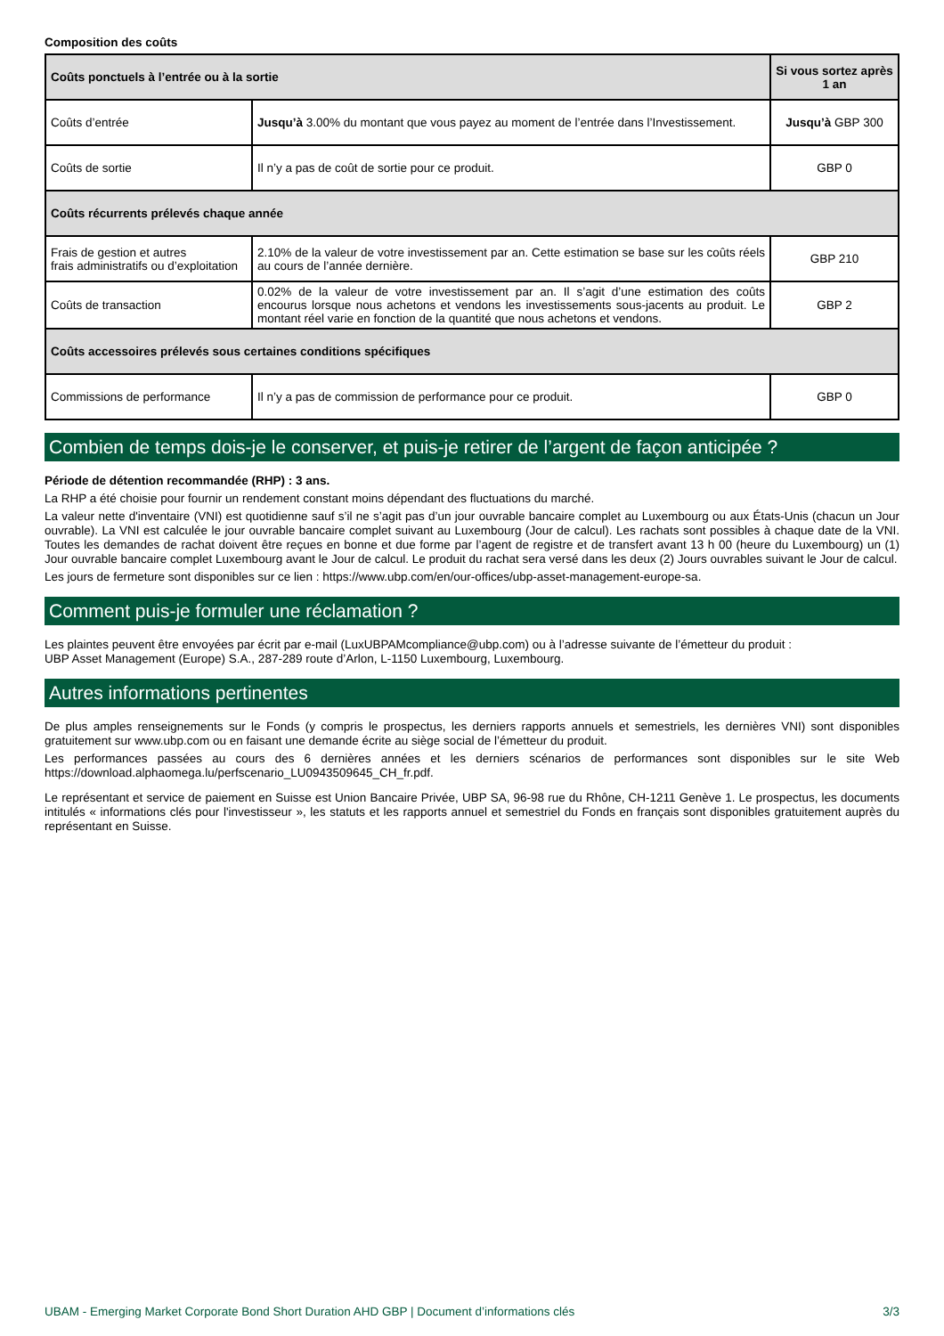Composition des coûts
| Coûts ponctuels à l’entrée ou à la sortie | | Si vous sortez après 1 an |
| --- | --- | --- |
| Coûts d’entrée | Jusqu’à 3.00% du montant que vous payez au moment de l’entrée dans l’Investissement. | Jusqu’à GBP 300 |
| Coûts de sortie | Il n’y a pas de coût de sortie pour ce produit. | GBP 0 |
| Coûts récurrents prélevés chaque année | | |
| Frais de gestion et autres frais administratifs ou d’exploitation | 2.10% de la valeur de votre investissement par an. Cette estimation se base sur les coûts réels au cours de l’année dernière. | GBP 210 |
| Coûts de transaction | 0.02% de la valeur de votre investissement par an. Il s’agit d’une estimation des coûts encourus lorsque nous achetons et vendons les investissements sous-jacents au produit. Le montant réel varie en fonction de la quantité que nous achetons et vendons. | GBP 2 |
| Coûts accessoires prélevés sous certaines conditions spécifiques | | |
| Commissions de performance | Il n’y a pas de commission de performance pour ce produit. | GBP 0 |
Combien de temps dois-je le conserver, et puis-je retirer de l’argent de façon anticipée ?
Période de détention recommandée (RHP) : 3 ans.
La RHP a été choisie pour fournir un rendement constant moins dépendant des fluctuations du marché.
La valeur nette d'inventaire (VNI) est quotidienne sauf s’il ne s’agit pas d’un jour ouvrable bancaire complet au Luxembourg ou aux États-Unis (chacun un Jour ouvrable). La VNI est calculée le jour ouvrable bancaire complet suivant au Luxembourg (Jour de calcul). Les rachats sont possibles à chaque date de la VNI. Toutes les demandes de rachat doivent être reçues en bonne et due forme par l’agent de registre et de transfert avant 13 h 00 (heure du Luxembourg) un (1) Jour ouvrable bancaire complet Luxembourg avant le Jour de calcul. Le produit du rachat sera versé dans les deux (2) Jours ouvrables suivant le Jour de calcul.
Les jours de fermeture sont disponibles sur ce lien : https://www.ubp.com/en/our-offices/ubp-asset-management-europe-sa.
Comment puis-je formuler une réclamation ?
Les plaintes peuvent être envoyées par écrit par e-mail (LuxUBPAMcompliance@ubp.com) ou à l’adresse suivante de l’émetteur du produit :
UBP Asset Management (Europe) S.A., 287-289 route d’Arlon, L-1150 Luxembourg, Luxembourg.
Autres informations pertinentes
De plus amples renseignements sur le Fonds (y compris le prospectus, les derniers rapports annuels et semestriels, les dernières VNI) sont disponibles gratuitement sur www.ubp.com ou en faisant une demande écrite au siège social de l’émetteur du produit.
Les performances passées au cours des 6 dernières années et les derniers scénarios de performances sont disponibles sur le site Web https://download.alphaomega.lu/perfscenario_LU0943509645_CH_fr.pdf.
Le représentant et service de paiement en Suisse est Union Bancaire Privée, UBP SA, 96-98 rue du Rhône, CH-1211 Genève 1. Le prospectus, les documents intitulés « informations clés pour l'investisseur », les statuts et les rapports annuel et semestriel du Fonds en français sont disponibles gratuitement auprès du représentant en Suisse.
UBAM - Emerging Market Corporate Bond Short Duration AHD GBP | Document d’informations clés 3/3